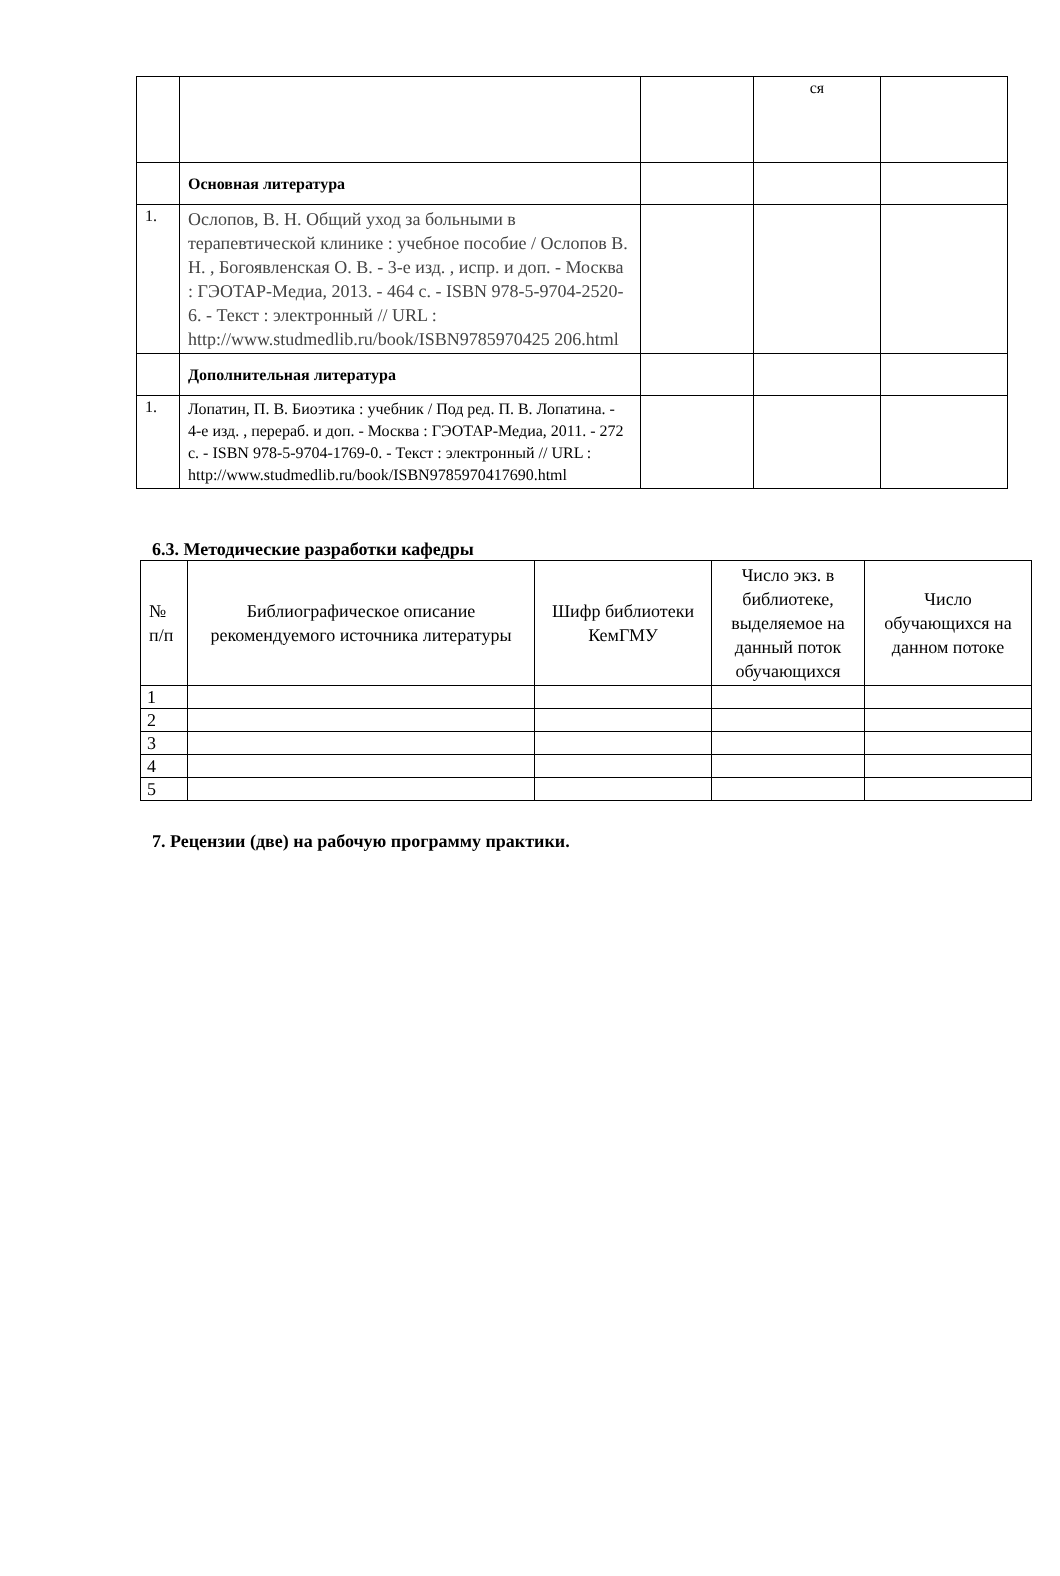| | | | ся | |
| | Основная литература | | | |
| 1. | Ослопов, В. Н. Общий уход за больными в терапевтической клинике : учебное пособие / Ослопов В. Н. , Богоявленская О. В. - 3-е изд. , испр. и доп. - Москва : ГЭОТАР-Медиа, 2013. - 464 с. - ISBN 978-5-9704-2520-6. - Текст : электронный // URL : http://www.studmedlib.ru/book/ISBN9785970425 206.html | | | |
| | Дополнительная литература | | | |
| 1. | Лопатин, П. В. Биоэтика : учебник / Под ред. П. В. Лопатина. - 4-е изд. , перераб. и доп. - Москва : ГЭОТАР-Медиа, 2011. - 272 с. - ISBN 978-5-9704-1769-0. - Текст : электронный // URL : http://www.studmedlib.ru/book/ISBN9785970417690.html | | | |
6.3. Методические разработки кафедры
| № п/п | Библиографическое описание рекомендуемого источника литературы | Шифр библиотеки КемГМУ | Число экз. в библиотеке, выделяемое на данный поток обучающихся | Число обучающихся на данном потоке |
| --- | --- | --- | --- | --- |
| 1 | | | | |
| 2 | | | | |
| 3 | | | | |
| 4 | | | | |
| 5 | | | | |
7. Рецензии (две) на рабочую программу практики.